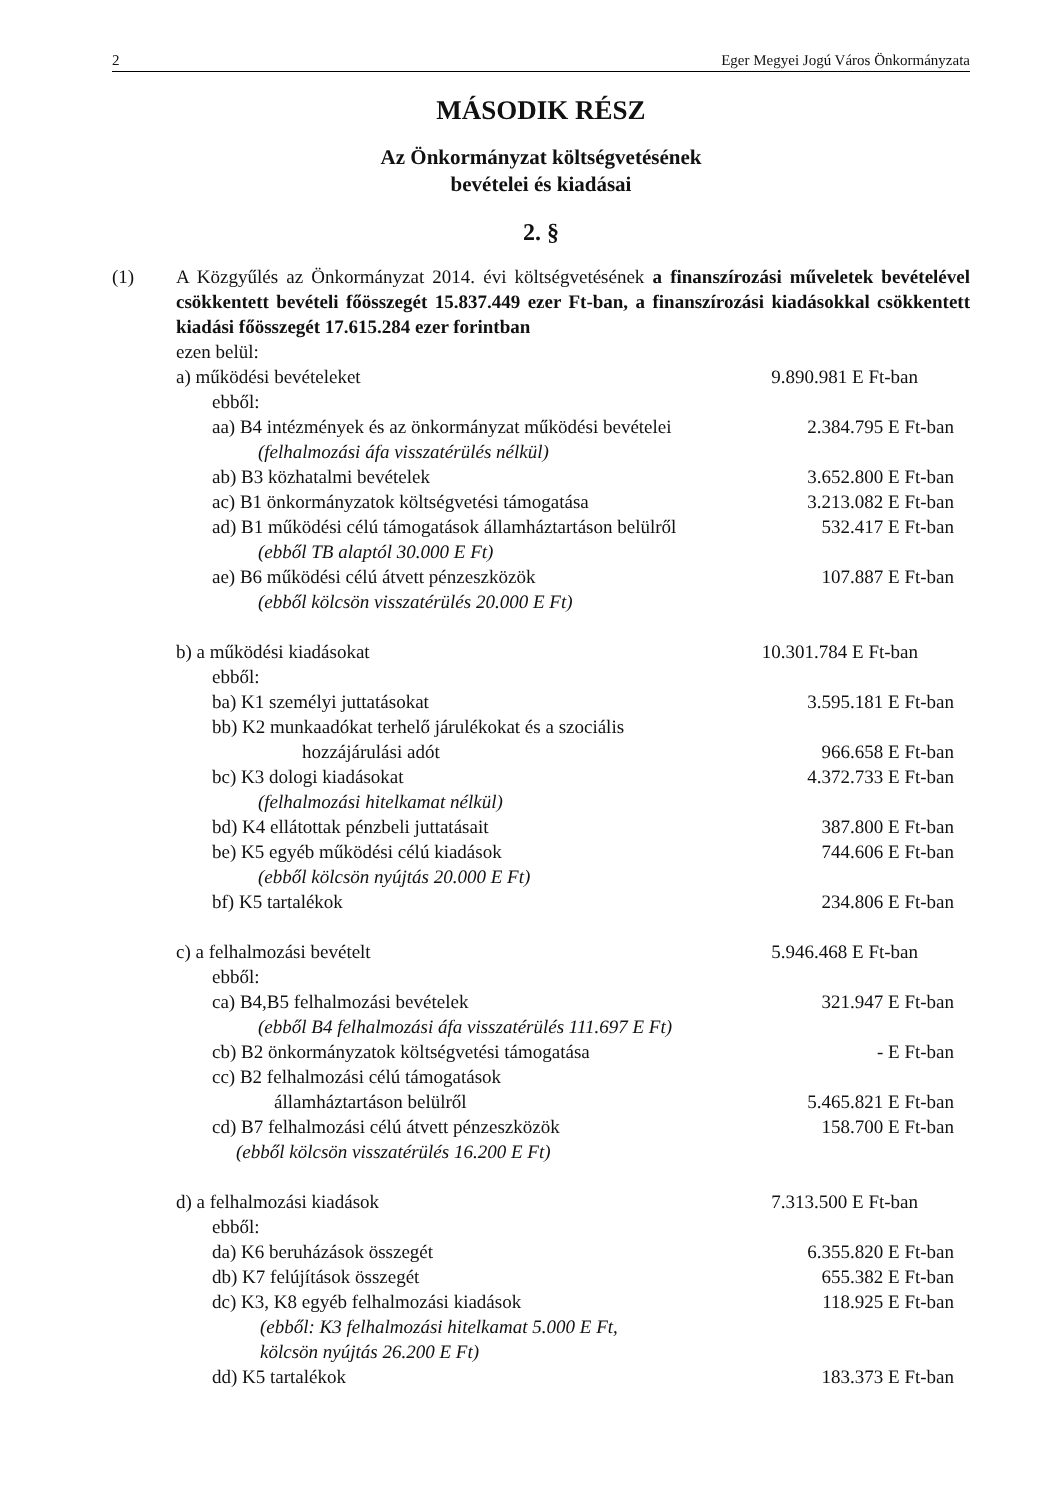2 Eger Megyei Jogú Város Önkormányzata
MÁSODIK RÉSZ
Az Önkormányzat költségvetésének
bevételei és kiadásai
2. §
(1) A Közgyűlés az Önkormányzat 2014. évi költségvetésének a finanszírozási műveletek bevételével csökkentett bevételi főösszegét 15.837.449 ezer Ft-ban, a finanszírozási kiadásokkal csökkentett kiadási főösszegét 17.615.284 ezer forintban
ezen belül:
a) működési bevételeket 9.890.981 E Ft-ban
ebből:
aa) B4 intézmények és az önkormányzat működési bevételei 2.384.795 E Ft-ban
(felhalmozási áfa visszatérülés nélkül)
ab) B3 közhatalmi bevételek 3.652.800 E Ft-ban
ac) B1 önkormányzatok költségvetési támogatása 3.213.082 E Ft-ban
ad) B1 működési célú támogatások államháztartáson belülről 532.417 E Ft-ban
(ebből TB alaptól 30.000 E Ft)
ae) B6 működési célú átvett pénzeszközök 107.887 E Ft-ban
(ebből kölcsön visszatérülés 20.000 E Ft)
b) a működési kiadásokat 10.301.784 E Ft-ban
ebből:
ba) K1 személyi juttatásokat 3.595.181 E Ft-ban
bb) K2 munkaadókat terhelő járulékokat és a szociális
hozzájárulási adót 966.658 E Ft-ban
bc) K3 dologi kiadásokat 4.372.733 E Ft-ban
(felhalmozási hitelkamat nélkül)
bd) K4 ellátottak pénzbeli juttatásait 387.800 E Ft-ban
be) K5 egyéb működési célú kiadások 744.606 E Ft-ban
(ebből kölcsön nyújtás 20.000 E Ft)
bf) K5 tartalékok 234.806 E Ft-ban
c) a felhalmozási bevételt 5.946.468 E Ft-ban
ebből:
ca) B4,B5 felhalmozási bevételek 321.947 E Ft-ban
(ebből B4 felhalmozási áfa visszatérülés 111.697 E Ft)
cb) B2 önkormányzatok költségvetési támogatása - E Ft-ban
cc) B2 felhalmozási célú támogatások
államháztartáson belülről 5.465.821 E Ft-ban
cd) B7 felhalmozási célú átvett pénzeszközök 158.700 E Ft-ban
(ebből kölcsön visszatérülés 16.200 E Ft)
d) a felhalmozási kiadások 7.313.500 E Ft-ban
ebből:
da) K6 beruházások összegét 6.355.820 E Ft-ban
db) K7 felújítások összegét 655.382 E Ft-ban
dc) K3, K8 egyéb felhalmozási kiadások 118.925 E Ft-ban
(ebből: K3 felhalmozási hitelkamat 5.000 E Ft,
kölcsön nyújtás 26.200 E Ft)
dd) K5 tartalékok 183.373 E Ft-ban